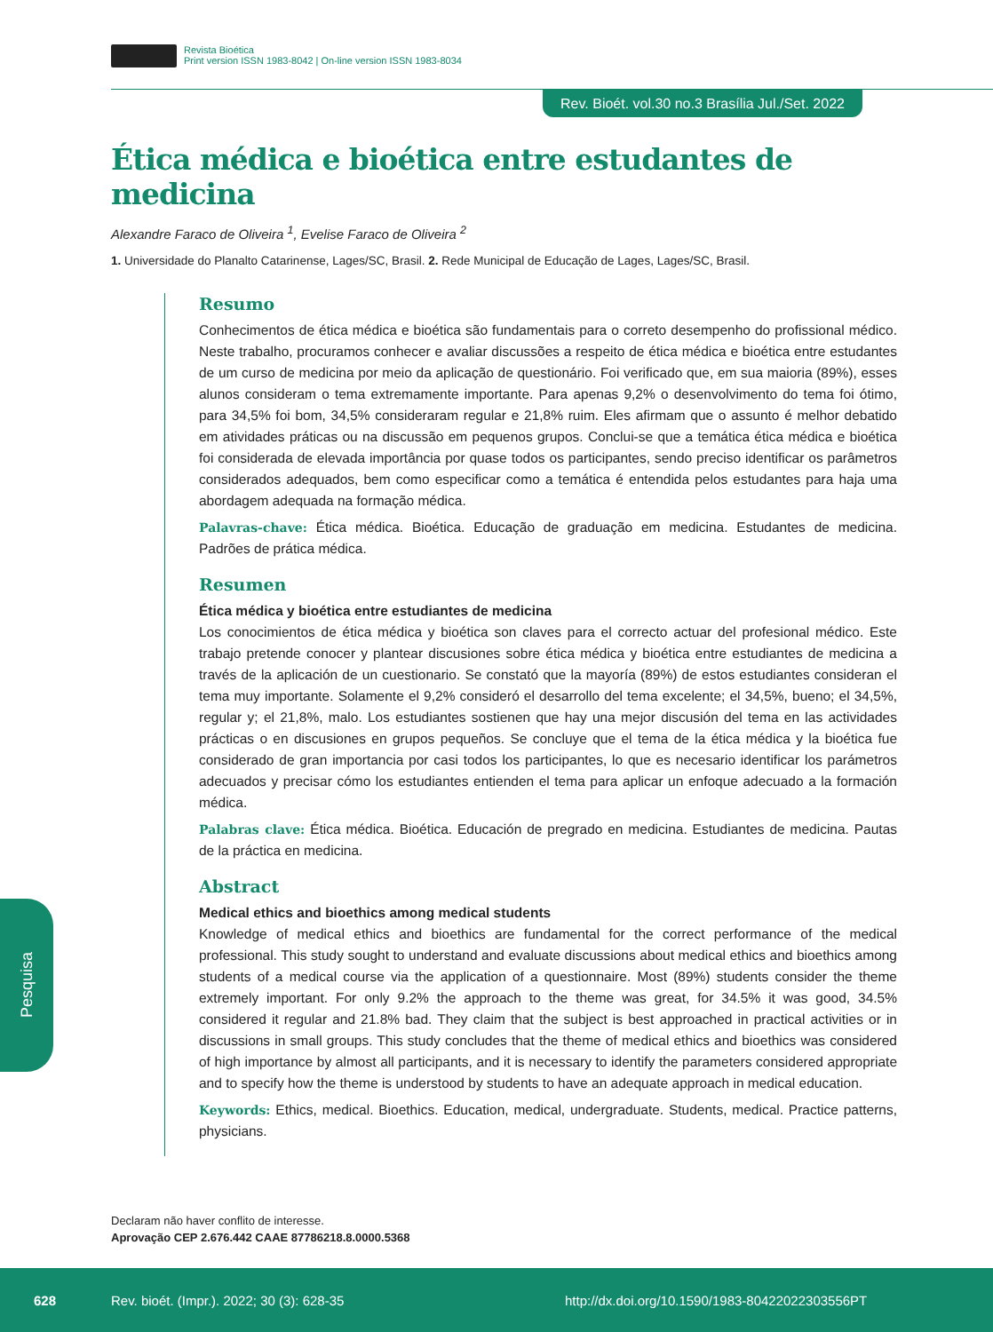Revista Bioética
Print version ISSN 1983-8042 | On-line version ISSN 1983-8034
Rev. Bioét. vol.30 no.3 Brasília Jul./Set. 2022
Ética médica e bioética entre estudantes de medicina
Alexandre Faraco de Oliveira <sup>1</sup>, Evelise Faraco de Oliveira <sup>2</sup>
1. Universidade do Planalto Catarinense, Lages/SC, Brasil. 2. Rede Municipal de Educação de Lages, Lages/SC, Brasil.
Resumo
Conhecimentos de ética médica e bioética são fundamentais para o correto desempenho do profissional médico. Neste trabalho, procuramos conhecer e avaliar discussões a respeito de ética médica e bioética entre estudantes de um curso de medicina por meio da aplicação de questionário. Foi verificado que, em sua maioria (89%), esses alunos consideram o tema extremamente importante. Para apenas 9,2% o desenvolvimento do tema foi ótimo, para 34,5% foi bom, 34,5% consideraram regular e 21,8% ruim. Eles afirmam que o assunto é melhor debatido em atividades práticas ou na discussão em pequenos grupos. Conclui-se que a temática ética médica e bioética foi considerada de elevada importância por quase todos os participantes, sendo preciso identificar os parâmetros considerados adequados, bem como especificar como a temática é entendida pelos estudantes para haja uma abordagem adequada na formação médica.
Palavras-chave: Ética médica. Bioética. Educação de graduação em medicina. Estudantes de medicina. Padrões de prática médica.
Resumen
Ética médica y bioética entre estudiantes de medicina
Los conocimientos de ética médica y bioética son claves para el correcto actuar del profesional médico. Este trabajo pretende conocer y plantear discusiones sobre ética médica y bioética entre estudiantes de medicina a través de la aplicación de un cuestionario. Se constató que la mayoría (89%) de estos estudiantes consideran el tema muy importante. Solamente el 9,2% consideró el desarrollo del tema excelente; el 34,5%, bueno; el 34,5%, regular y; el 21,8%, malo. Los estudiantes sostienen que hay una mejor discusión del tema en las actividades prácticas o en discusiones en grupos pequeños. Se concluye que el tema de la ética médica y la bioética fue considerado de gran importancia por casi todos los participantes, lo que es necesario identificar los parámetros adecuados y precisar cómo los estudiantes entienden el tema para aplicar un enfoque adecuado a la formación médica.
Palabras clave: Ética médica. Bioética. Educación de pregrado en medicina. Estudiantes de medicina. Pautas de la práctica en medicina.
Abstract
Medical ethics and bioethics among medical students
Knowledge of medical ethics and bioethics are fundamental for the correct performance of the medical professional. This study sought to understand and evaluate discussions about medical ethics and bioethics among students of a medical course via the application of a questionnaire. Most (89%) students consider the theme extremely important. For only 9.2% the approach to the theme was great, for 34.5% it was good, 34.5% considered it regular and 21.8% bad. They claim that the subject is best approached in practical activities or in discussions in small groups. This study concludes that the theme of medical ethics and bioethics was considered of high importance by almost all participants, and it is necessary to identify the parameters considered appropriate and to specify how the theme is understood by students to have an adequate approach in medical education.
Keywords: Ethics, medical. Bioethics. Education, medical, undergraduate. Students, medical. Practice patterns, physicians.
Pesquisa
Declaram não haver conflito de interesse.
Aprovação CEP 2.676.442 CAAE 87786218.8.0000.5368
628 Rev. bioét. (Impr.). 2022; 30 (3): 628-35 http://dx.doi.org/10.1590/1983-80422022303556PT